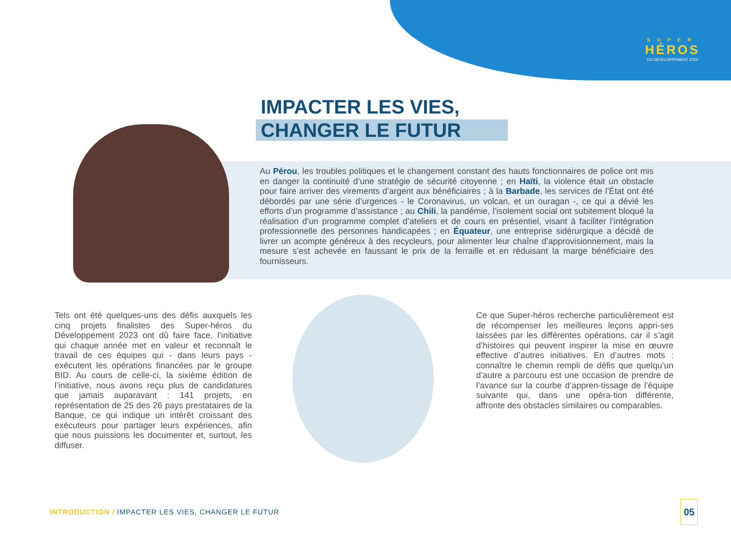SUPER
HÉROS
DU DÉVELOPPEMENT 2023
IMPACTER LES VIES,
CHANGER LE FUTUR
Au Pérou, les troubles politiques et le changement constant des hauts fonctionnaires de police ont mis en danger la continuité d’une stratégie de sécurité citoyenne ; en Haïti, la violence était un obstacle pour faire arriver des virements d’argent aux bénéficiaires ; à la Barbade, les services de l’État ont été débordés par une série d’urgences - le Coronavirus, un volcan, et un ouragan -, ce qui a dévié les efforts d’un programme d’assistance ; au Chili, la pandémie, l’isolement social ont subitement bloqué la réalisation d’un programme complet d’ateliers et de cours en présentiel, visant à faciliter l’intégration professionnelle des personnes handicapées ; en Équateur, une entreprise sidérurgique a décidé de livrer un acompte généreux à des recycleurs, pour alimenter leur chaîne d’approvisionnement, mais la mesure s’est achevée en faussant le prix de la ferraille et en réduisant la marge bénéficiaire des fournisseurs.
Tels ont été quelques-uns des défis auxquels les cinq projets finalistes des Super-héros du Développement 2023 ont dû faire face, l’initiative qui chaque année met en valeur et reconnaît le travail de ces équipes qui - dans leurs pays - exécutent les opérations financées par le groupe BID. Au cours de celle-ci, la sixième édition de l’initiative, nous avons reçu plus de candidatures que jamais auparavant : 141 projets, en représentation de 25 des 26 pays prestataires de la Banque, ce qui indique un intérêt croissant des exécuteurs pour partager leurs expériences, afin que nous puissions les documenter et, surtout, les diffuser.
Ce que Super-héros recherche particulièrement est de récompenser les meilleures leçons appri-ses laissées par les différentes opérations, car il s’agit d’histoires qui peuvent inspirer la mise en œuvre effective d’autres initiatives. En d’autres mots : connaître le chemin rempli de défis que quelqu’un d’autre a parcouru est une occasion de prendre de l’avance sur la courbe d’appren-tissage de l’équipe suivante qui, dans une opéra-tion différente, affronte des obstacles similaires ou comparables.
INTRODUCTION / IMPACTER LES VIES, CHANGER LE FUTUR
05